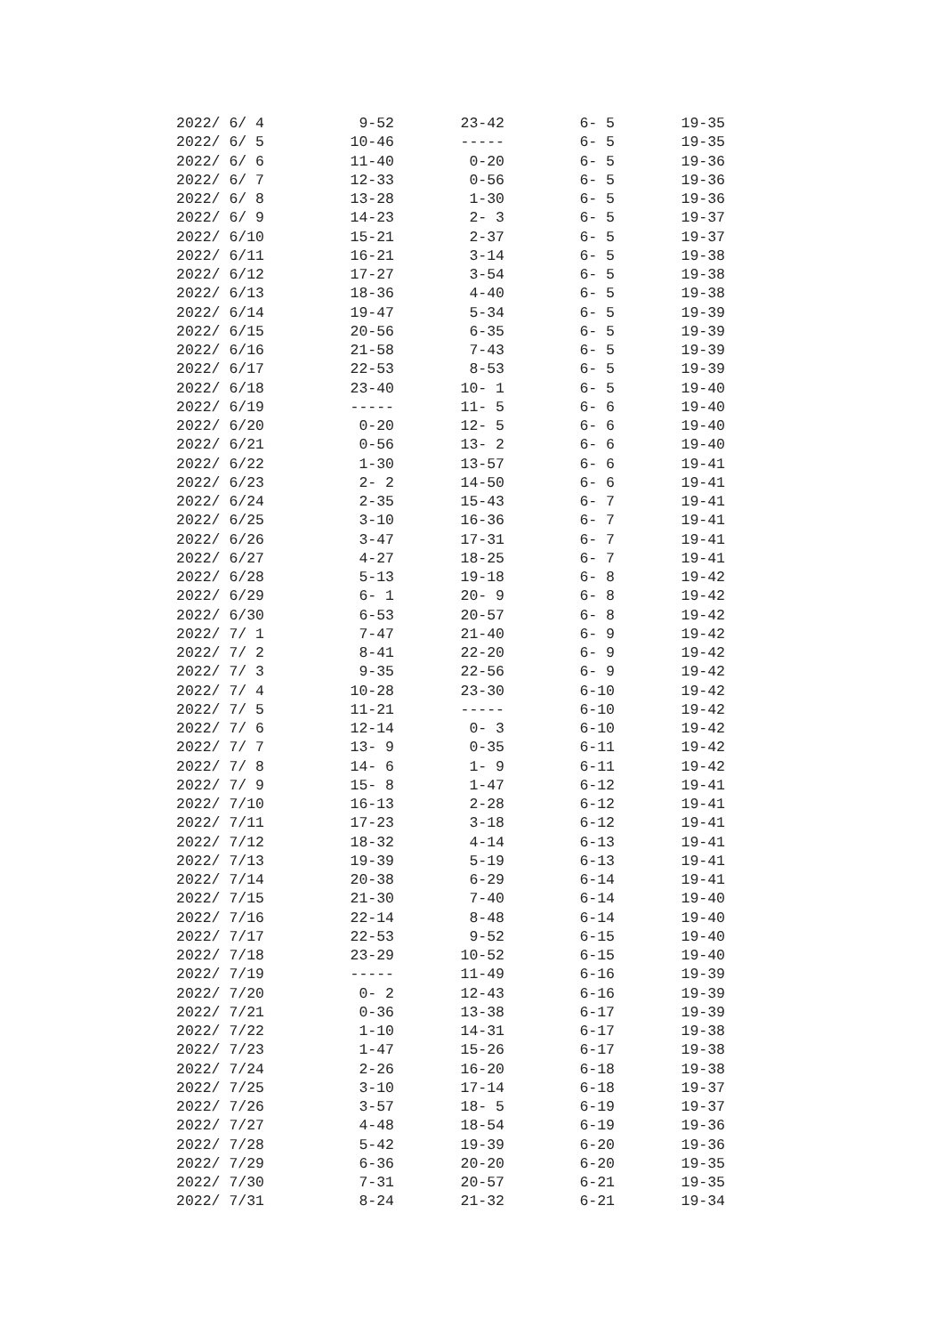| 2022/ 6/ 4 | 9-52 | 23-42 | 6- 5 | 19-35 |
| 2022/ 6/ 5 | 10-46 | ----- | 6- 5 | 19-35 |
| 2022/ 6/ 6 | 11-40 | 0-20 | 6- 5 | 19-36 |
| 2022/ 6/ 7 | 12-33 | 0-56 | 6- 5 | 19-36 |
| 2022/ 6/ 8 | 13-28 | 1-30 | 6- 5 | 19-36 |
| 2022/ 6/ 9 | 14-23 | 2- 3 | 6- 5 | 19-37 |
| 2022/ 6/10 | 15-21 | 2-37 | 6- 5 | 19-37 |
| 2022/ 6/11 | 16-21 | 3-14 | 6- 5 | 19-38 |
| 2022/ 6/12 | 17-27 | 3-54 | 6- 5 | 19-38 |
| 2022/ 6/13 | 18-36 | 4-40 | 6- 5 | 19-38 |
| 2022/ 6/14 | 19-47 | 5-34 | 6- 5 | 19-39 |
| 2022/ 6/15 | 20-56 | 6-35 | 6- 5 | 19-39 |
| 2022/ 6/16 | 21-58 | 7-43 | 6- 5 | 19-39 |
| 2022/ 6/17 | 22-53 | 8-53 | 6- 5 | 19-39 |
| 2022/ 6/18 | 23-40 | 10- 1 | 6- 5 | 19-40 |
| 2022/ 6/19 | ----- | 11- 5 | 6- 6 | 19-40 |
| 2022/ 6/20 | 0-20 | 12- 5 | 6- 6 | 19-40 |
| 2022/ 6/21 | 0-56 | 13- 2 | 6- 6 | 19-40 |
| 2022/ 6/22 | 1-30 | 13-57 | 6- 6 | 19-41 |
| 2022/ 6/23 | 2- 2 | 14-50 | 6- 6 | 19-41 |
| 2022/ 6/24 | 2-35 | 15-43 | 6- 7 | 19-41 |
| 2022/ 6/25 | 3-10 | 16-36 | 6- 7 | 19-41 |
| 2022/ 6/26 | 3-47 | 17-31 | 6- 7 | 19-41 |
| 2022/ 6/27 | 4-27 | 18-25 | 6- 7 | 19-41 |
| 2022/ 6/28 | 5-13 | 19-18 | 6- 8 | 19-42 |
| 2022/ 6/29 | 6- 1 | 20- 9 | 6- 8 | 19-42 |
| 2022/ 6/30 | 6-53 | 20-57 | 6- 8 | 19-42 |
| 2022/ 7/ 1 | 7-47 | 21-40 | 6- 9 | 19-42 |
| 2022/ 7/ 2 | 8-41 | 22-20 | 6- 9 | 19-42 |
| 2022/ 7/ 3 | 9-35 | 22-56 | 6- 9 | 19-42 |
| 2022/ 7/ 4 | 10-28 | 23-30 | 6-10 | 19-42 |
| 2022/ 7/ 5 | 11-21 | ----- | 6-10 | 19-42 |
| 2022/ 7/ 6 | 12-14 | 0- 3 | 6-10 | 19-42 |
| 2022/ 7/ 7 | 13- 9 | 0-35 | 6-11 | 19-42 |
| 2022/ 7/ 8 | 14- 6 | 1- 9 | 6-11 | 19-42 |
| 2022/ 7/ 9 | 15- 8 | 1-47 | 6-12 | 19-41 |
| 2022/ 7/10 | 16-13 | 2-28 | 6-12 | 19-41 |
| 2022/ 7/11 | 17-23 | 3-18 | 6-12 | 19-41 |
| 2022/ 7/12 | 18-32 | 4-14 | 6-13 | 19-41 |
| 2022/ 7/13 | 19-39 | 5-19 | 6-13 | 19-41 |
| 2022/ 7/14 | 20-38 | 6-29 | 6-14 | 19-41 |
| 2022/ 7/15 | 21-30 | 7-40 | 6-14 | 19-40 |
| 2022/ 7/16 | 22-14 | 8-48 | 6-14 | 19-40 |
| 2022/ 7/17 | 22-53 | 9-52 | 6-15 | 19-40 |
| 2022/ 7/18 | 23-29 | 10-52 | 6-15 | 19-40 |
| 2022/ 7/19 | ----- | 11-49 | 6-16 | 19-39 |
| 2022/ 7/20 | 0- 2 | 12-43 | 6-16 | 19-39 |
| 2022/ 7/21 | 0-36 | 13-38 | 6-17 | 19-39 |
| 2022/ 7/22 | 1-10 | 14-31 | 6-17 | 19-38 |
| 2022/ 7/23 | 1-47 | 15-26 | 6-17 | 19-38 |
| 2022/ 7/24 | 2-26 | 16-20 | 6-18 | 19-38 |
| 2022/ 7/25 | 3-10 | 17-14 | 6-18 | 19-37 |
| 2022/ 7/26 | 3-57 | 18- 5 | 6-19 | 19-37 |
| 2022/ 7/27 | 4-48 | 18-54 | 6-19 | 19-36 |
| 2022/ 7/28 | 5-42 | 19-39 | 6-20 | 19-36 |
| 2022/ 7/29 | 6-36 | 20-20 | 6-20 | 19-35 |
| 2022/ 7/30 | 7-31 | 20-57 | 6-21 | 19-35 |
| 2022/ 7/31 | 8-24 | 21-32 | 6-21 | 19-34 |